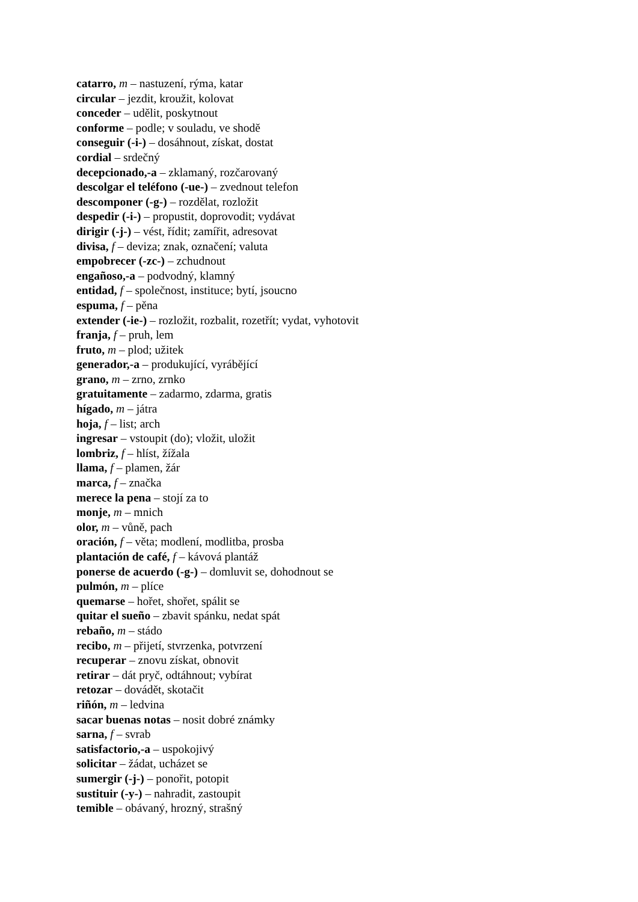catarro, m – nastuzení, rýma, katar
circular – jezdit, kroužit, kolovat
conceder – udělit, poskytnout
conforme – podle; v souladu, ve shodě
conseguir (-i-) – dosáhnout, získat, dostat
cordial – srdečný
decepcionado,-a – zklamaný, rozčarovaný
descolgar el teléfono (-ue-) – zvednout telefon
descomponer (-g-) – rozdělat, rozložit
despedir (-i-) – propustit, doprovodit; vydávat
dirigir (-j-) – vést, řídit; zamířit, adresovat
divisa, f – deviza; znak, označení; valuta
empobrecer (-zc-) – zchudnout
engañoso,-a – podvodný, klamný
entidad, f – společnost, instituce; bytí, jsoucno
espuma, f – pěna
extender (-ie-) – rozložit, rozbalit, rozetřít; vydat, vyhotovit
franja, f – pruh, lem
fruto, m – plod; užitek
generador,-a – produkující, vyrábějící
grano, m – zrno, zrnko
gratuitamente – zadarmo, zdarma, gratis
hígado, m – játra
hoja, f – list; arch
ingresar – vstoupit (do); vložit, uložit
lombriz, f – hlíst, žížala
llama, f – plamen, žár
marca, f – značka
merece la pena – stojí za to
monje, m – mnich
olor, m – vůně, pach
oración, f – věta; modlení, modlitba, prosba
plantación de café, f – kávová plantáž
ponerse de acuerdo (-g-) – domluvit se, dohodnout se
pulmón, m – plíce
quemarse – hořet, shořet, spálit se
quitar el sueño – zbavit spánku, nedat spát
rebaño, m – stádo
recibo, m – přijetí, stvrzenka, potvrzení
recuperar – znovu získat, obnovit
retirar – dát pryč, odtáhnout; vybírat
retozar – dovádět, skotačit
riñón, m – ledvina
sacar buenas notas – nosit dobré známky
sarna, f – svrab
satisfactorio,-a – uspokojivý
solicitar – žádat, ucházet se
sumergir (-j-) – ponořit, potopit
sustituir (-y-) – nahradit, zastoupit
temible – obávaný, hrozný, strašný